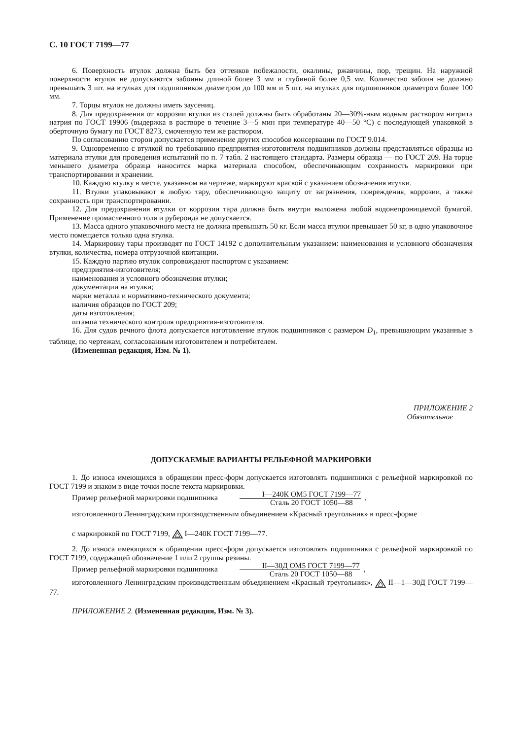С. 10 ГОСТ 7199—77
6. Поверхность втулок должна быть без оттенков побежалости, окалины, ржавчины, пор, трещин. На наружной поверхности втулок не допускаются забоины длиной более 3 мм и глубиной более 0,5 мм. Количество забоин не должно превышать 3 шт. на втулках для подшипников диаметром до 100 мм и 5 шт. на втулках для подшипников диаметром более 100 мм.
7. Торцы втулок не должны иметь заусениц.
8. Для предохранения от коррозии втулки из сталей должны быть обработаны 20—30%-ным водным раствором нитрита натрия по ГОСТ 19906 (выдержка в растворе в течение 3—5 мин при температуре 40—50 °С) с последующей упаковкой в оберточную бумагу по ГОСТ 8273, смоченную тем же раствором.
По согласованию сторон допускается применение других способов консервации по ГОСТ 9.014.
9. Одновременно с втулкой по требованию предприятия-изготовителя подшипников должны представляться образцы из материала втулки для проведения испытаний по п. 7 табл. 2 настоящего стандарта. Размеры образца — по ГОСТ 209. На торце меньшего диаметра образца наносится марка материала способом, обеспечивающим сохранность маркировки при транспортировании и хранении.
10. Каждую втулку в месте, указанном на чертеже, маркируют краской с указанием обозначения втулки.
11. Втулки упаковывают в любую тару, обеспечивающую защиту от загрязнения, повреждения, коррозии, а также сохранность при транспортировании.
12. Для предохранения втулки от коррозии тара должна быть внутри выложена любой водонепроницаемой бумагой. Применение промасленного толя и рубероида не допускается.
13. Масса одного упаковочного места не должна превышать 50 кг. Если масса втулки превышает 50 кг, в одно упаковочное место помещается только одна втулка.
14. Маркировку тары производят по ГОСТ 14192 с дополнительным указанием: наименования и условного обозначения втулки, количества, номера отгрузочной квитанции.
15. Каждую партию втулок сопровождают паспортом с указанием:
предприятия-изготовителя;
наименования и условного обозначения втулки;
документации на втулки;
марки металла и нормативно-технического документа;
наличия образцов по ГОСТ 209;
даты изготовления;
штампа технического контроля предприятия-изготовителя.
16. Для судов речного флота допускается изготовление втулок подшипников с размером D<sub>1</sub>, превышающим указанные в таблице, по чертежам, согласованным изготовителем и потребителем.
(Измененная редакция, Изм. № 1).
ПРИЛОЖЕНИЕ 2
Обязательное
ДОПУСКАЕМЫЕ ВАРИАНТЫ РЕЛЬЕФНОЙ МАРКИРОВКИ
1. До износа имеющихся в обращении пресс-форм допускается изготовлять подшипники с рельефной маркировкой по ГОСТ 7199 и знаком в виде точки после текста маркировки.
Пример рельефной маркировки подшипника I—240К ОМ5 ГОСТ 7199—77 Сталь 20 ГОСТ 1050—88,
изготовленного Ленинградским производственным объединением «Красный треугольник» в пресс-форме
с маркировкой по ГОСТ 7199, I—240К ГОСТ 7199—77.
2. До износа имеющихся в обращении пресс-форм допускается изготовлять подшипники с рельефной маркировкой по ГОСТ 7199, содержащей обозначение 1 или 2 группы резины.
Пример рельефной маркировки подшипника II—30Д ОМ5 ГОСТ 7199—77 Сталь 20 ГОСТ 1050—88,
изготовленного Ленинградским производственным объединением «Красный треугольник», II—1—30Д ГОСТ 7199—77.
ПРИЛОЖЕНИЕ 2. (Измененная редакция, Изм. № 3).